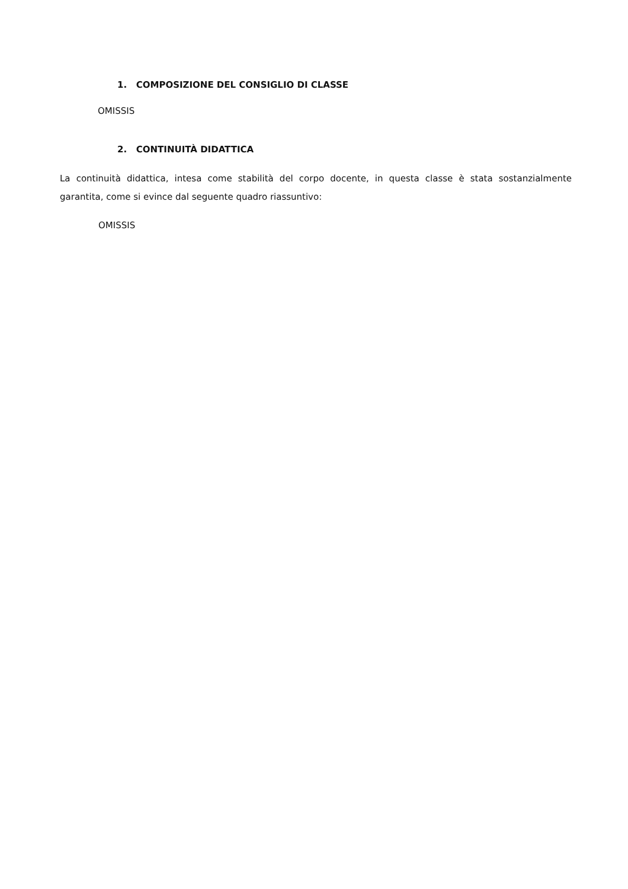1. COMPOSIZIONE DEL CONSIGLIO DI CLASSE
OMISSIS
2. CONTINUITÀ DIDATTICA
La continuità didattica, intesa come stabilità del corpo docente, in questa classe è stata sostanzialmente garantita, come si evince dal seguente quadro riassuntivo:
OMISSIS